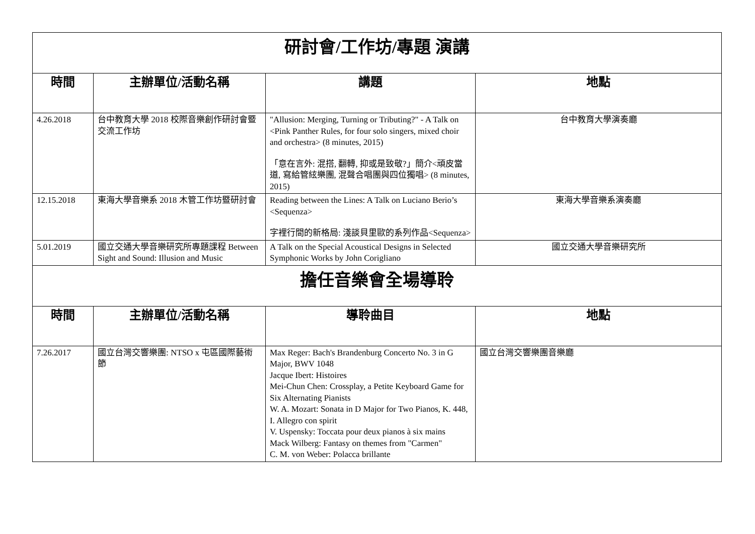| 研討會/工作坊/專題 演講 | | | |
| 時間 | 主辦單位/活動名稱 | 講題 | 地點 |
| 4.26.2018 | 台中教育大學 2018 校際音樂創作研討會暨交流工作坊 | "Allusion: Merging, Turning or Tributing?" - A Talk on <Pink Panther Rules, for four solo singers, mixed choir and orchestra> (8 minutes, 2015) 「意在言外: 混搭, 翻轉, 抑或是致敬?」簡介<頑皮當道, 寫給管絃樂團, 混聲合唱團與四位獨唱> (8 minutes, 2015) | 台中教育大學演奏廳 |
| 12.15.2018 | 東海大學音樂系 2018 木管工作坊暨研討會 | Reading between the Lines: A Talk on Luciano Berio’s <Sequenza> 字裡行間的新格局: 淺談貝里歐的系列作品<Sequenza> | 東海大學音樂系演奏廳 |
| 5.01.2019 | 國立交通大學音樂研究所專題課程 Between Sight and Sound: Illusion and Music | A Talk on the Special Acoustical Designs in Selected Symphonic Works by John Corigliano | 國立交通大學音樂研究所 |
| 擔任音樂會全場導聆 | | | |
| 時間 | 主辦單位/活動名稱 | 導聆曲目 | 地點 |
| 7.26.2017 | 國立台灣交響樂團: NTSO x 屯區國際藝術節 | Max Reger: Bach's Brandenburg Concerto No. 3 in G Major, BWV 1048 Jacque Ibert: Histoires Mei-Chun Chen: Crossplay, a Petite Keyboard Game for Six Alternating Pianists W. A. Mozart: Sonata in D Major for Two Pianos, K. 448, I. Allegro con spirit V. Uspensky: Toccata pour deux pianos à six mains Mack Wilberg: Fantasy on themes from "Carmen" C. M. von Weber: Polacca brillante | 國立台灣交響樂團音樂廳 |